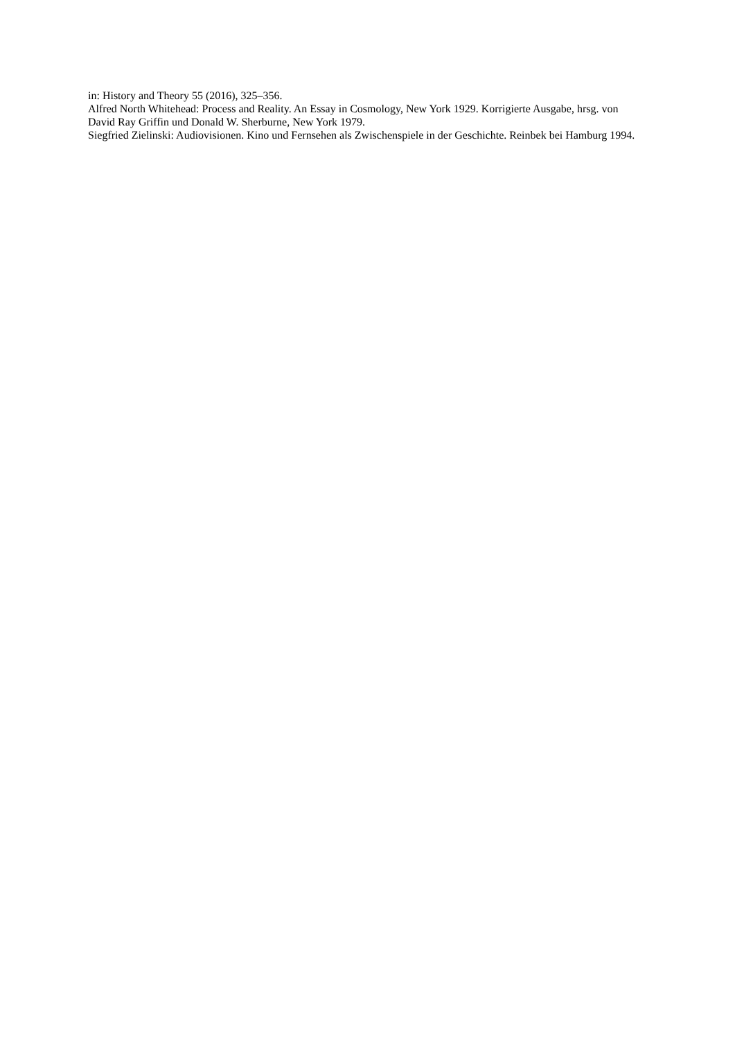in: History and Theory 55 (2016), 325–356.
Alfred North Whitehead: Process and Reality. An Essay in Cosmology, New York 1929. Korrigierte Ausgabe, hrsg. von David Ray Griffin und Donald W. Sherburne, New York 1979.
Siegfried Zielinski: Audiovisionen. Kino und Fernsehen als Zwischenspiele in der Geschichte. Reinbek bei Hamburg 1994.